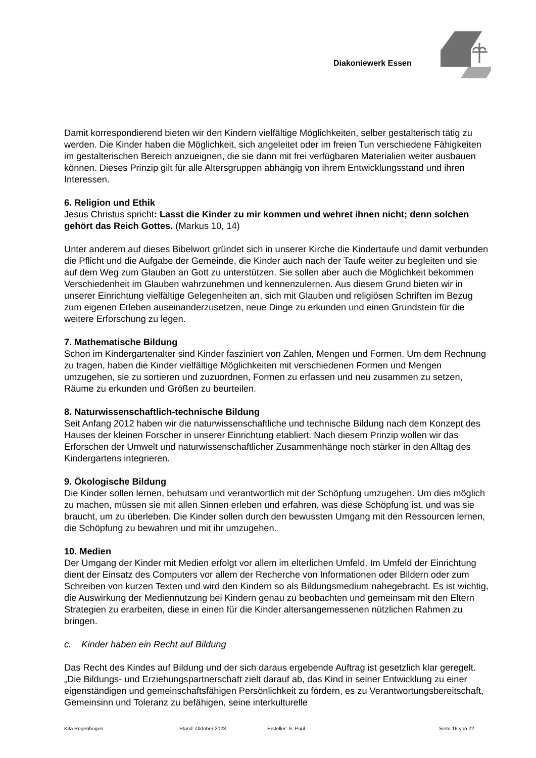Diakoniewerk Essen
Damit korrespondierend bieten wir den Kindern vielfältige Möglichkeiten, selber gestalterisch tätig zu werden. Die Kinder haben die Möglichkeit, sich angeleitet oder im freien Tun verschiedene Fähigkeiten im gestalterischen Bereich anzueignen, die sie dann mit frei verfügbaren Materialien weiter ausbauen können. Dieses Prinzip gilt für alle Altersgruppen abhängig von ihrem Entwicklungsstand und ihren Interessen.
6. Religion und Ethik
Jesus Christus spricht: Lasst die Kinder zu mir kommen und wehret ihnen nicht; denn solchen gehört das Reich Gottes. (Markus 10, 14)
Unter anderem auf dieses Bibelwort gründet sich in unserer Kirche die Kindertaufe und damit verbunden die Pflicht und die Aufgabe der Gemeinde, die Kinder auch nach der Taufe weiter zu begleiten und sie auf dem Weg zum Glauben an Gott zu unterstützen. Sie sollen aber auch die Möglichkeit bekommen Verschiedenheit im Glauben wahrzunehmen und kennenzulernen. Aus diesem Grund bieten wir in unserer Einrichtung vielfältige Gelegenheiten an, sich mit Glauben und religiösen Schriften im Bezug zum eigenen Erleben auseinanderzusetzen, neue Dinge zu erkunden und einen Grundstein für die weitere Erforschung zu legen.
7. Mathematische Bildung
Schon im Kindergartenalter sind Kinder fasziniert von Zahlen, Mengen und Formen. Um dem Rechnung zu tragen, haben die Kinder vielfältige Möglichkeiten mit verschiedenen Formen und Mengen umzugehen, sie zu sortieren und zuzuordnen, Formen zu erfassen und neu zusammen zu setzen, Räume zu erkunden und Größen zu beurteilen.
8. Naturwissenschaftlich-technische Bildung
Seit Anfang 2012 haben wir die naturwissenschaftliche und technische Bildung nach dem Konzept des Hauses der kleinen Forscher in unserer Einrichtung etabliert. Nach diesem Prinzip wollen wir das Erforschen der Umwelt und naturwissenschaftlicher Zusammenhänge noch stärker in den Alltag des Kindergartens integrieren.
9. Ökologische Bildung
Die Kinder sollen lernen, behutsam und verantwortlich mit der Schöpfung umzugehen. Um dies möglich zu machen, müssen sie mit allen Sinnen erleben und erfahren, was diese Schöpfung ist, und was sie braucht, um zu überleben. Die Kinder sollen durch den bewussten Umgang mit den Ressourcen lernen, die Schöpfung zu bewahren und mit ihr umzugehen.
10. Medien
Der Umgang der Kinder mit Medien erfolgt vor allem im elterlichen Umfeld. Im Umfeld der Einrichtung dient der Einsatz des Computers vor allem der Recherche von Informationen oder Bildern oder zum Schreiben von kurzen Texten und wird den Kindern so als Bildungsmedium nahegebracht. Es ist wichtig, die Auswirkung der Mediennutzung bei Kindern genau zu beobachten und gemeinsam mit den Eltern Strategien zu erarbeiten, diese in einen für die Kinder altersangemessenen nützlichen Rahmen zu bringen.
c. Kinder haben ein Recht auf Bildung
Das Recht des Kindes auf Bildung und der sich daraus ergebende Auftrag ist gesetzlich klar geregelt. „Die Bildungs- und Erziehungspartnerschaft zielt darauf ab, das Kind in seiner Entwicklung zu einer eigenständigen und gemeinschaftsfähigen Persönlichkeit zu fördern, es zu Verantwortungsbereitschaft, Gemeinsinn und Toleranz zu befähigen, seine interkulturelle
Kita Regenbogen Stand: Oktober 2023 Ersteller: S. Paul Seite 16 von 22